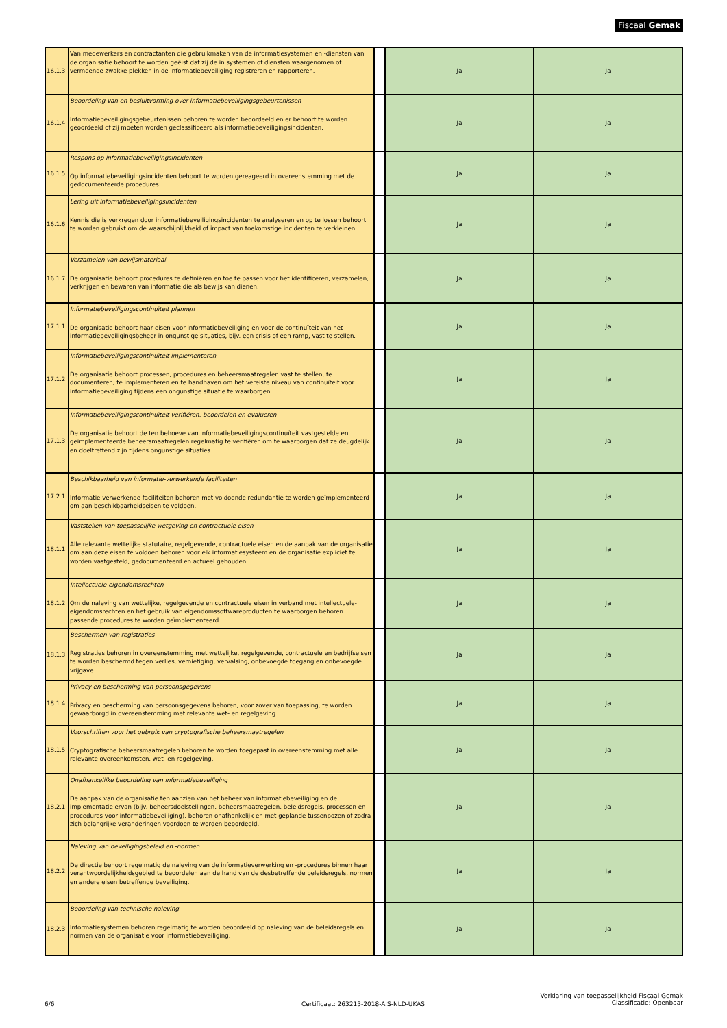Fiscaal Gemak
| 16.1.3 | Van medewerkers en contractanten die gebruikmaken van de informatiesystemen en -diensten van de organisatie behoort te worden geëist dat zij de in systemen of diensten waargenomen of vermeende zwakke plekken in de informatiebeveiliging registreren en rapporteren. | | Ja | Ja |
| 16.1.4 | Beoordeling van en besluitvorming over informatiebeveiligingsgebeurtenissen Informatiebeveiligingsgebeurtenissen behoren te worden beoordeeld en er behoort te worden geoordeeld of zij moeten worden geclassificeerd als informatiebeveiligingsincidenten. | | Ja | Ja |
| 16.1.5 | Respons op informatiebeveiligingsincidenten Op informatiebeveiligingsincidenten behoort te worden gereageerd in overeenstemming met de gedocumenteerde procedures. | | Ja | Ja |
| 16.1.6 | Lering uit informatiebeveiligingsincidenten Kennis die is verkregen door informatiebeveiligingsincidenten te analyseren en op te lossen behoort te worden gebruikt om de waarschijnlijkheid of impact van toekomstige incidenten te verkleinen. | | Ja | Ja |
| 16.1.7 | Verzamelen van bewijsmateriaal De organisatie behoort procedures te definiëren en toe te passen voor het identificeren, verzamelen, verkrijgen en bewaren van informatie die als bewijs kan dienen. | | Ja | Ja |
| 17.1.1 | Informatiebeveiligingscontinuïteit plannen De organisatie behoort haar eisen voor informatiebeveiliging en voor de continuïteit van het informatiebeveiligingsbeheer in ongunstige situaties, bijv. een crisis of een ramp, vast te stellen. | | Ja | Ja |
| 17.1.2 | Informatiebeveiligingscontinuïteit implementeren De organisatie behoort processen, procedures en beheersmaatregelen vast te stellen, te documenteren, te implementeren en te handhaven om het vereiste niveau van continuïteit voor informatiebeveiliging tijdens een ongunstige situatie te waarborgen. | | Ja | Ja |
| 17.1.3 | Informatiebeveiligingscontinuïteit verifiëren, beoordelen en evalueren De organisatie behoort de ten behoeve van informatiebeveiligingscontinuïteit vastgestelde en geïmplementeerde beheersmaatregelen regelmatig te verifiëren om te waarborgen dat ze deugdelijk en doeltreffend zijn tijdens ongunstige situaties. | | Ja | Ja |
| 17.2.1 | Beschikbaarheid van informatie-verwerkende faciliteiten Informatie-verwerkende faciliteiten behoren met voldoende redundantie te worden geïmplementeerd om aan beschikbaarheidseisen te voldoen. | | Ja | Ja |
| 18.1.1 | Vaststellen van toepasselijke wetgeving en contractuele eisen Alle relevante wettelijke statutaire, regelgevende, contractuele eisen en de aanpak van de organisatie om aan deze eisen te voldoen behoren voor elk informatiesysteem en de organisatie expliciet te worden vastgesteld, gedocumenteerd en actueel gehouden. | | Ja | Ja |
| 18.1.2 | Intellectuele-eigendomsrechten Om de naleving van wettelijke, regelgevende en contractuele eisen in verband met intellectuele-eigendomsrechten en het gebruik van eigendomssoftwareproducten te waarborgen behoren passende procedures te worden geïmplementeerd. | | Ja | Ja |
| 18.1.3 | Beschermen van registraties Registraties behoren in overeenstemming met wettelijke, regelgevende, contractuele en bedrijfseisen te worden beschermd tegen verlies, vernietiging, vervalsing, onbevoegde toegang en onbevoegde vrijgave. | | Ja | Ja |
| 18.1.4 | Privacy en bescherming van persoonsgegevens Privacy en bescherming van persoonsgegevens behoren, voor zover van toepassing, te worden gewaarborgd in overeenstemming met relevante wet- en regelgeving. | | Ja | Ja |
| 18.1.5 | Voorschriften voor het gebruik van cryptografische beheersmaatregelen Cryptografische beheersmaatregelen behoren te worden toegepast in overeenstemming met alle relevante overeenkomsten, wet- en regelgeving. | | Ja | Ja |
| 18.2.1 | Onafhankelijke beoordeling van informatiebeveiliging De aanpak van de organisatie ten aanzien van het beheer van informatiebeveiliging en de implementatie ervan (bijv. beheersdoelstellingen, beheersmaatregelen, beleidsregels, processen en procedures voor informatiebeveiliging), behoren onafhankelijk en met geplande tussenpozen of zodra zich belangrijke veranderingen voordoen te worden beoordeeld. | | Ja | Ja |
| 18.2.2 | Naleving van beveiligingsbeleid en -normen De directie behoort regelmatig de naleving van de informatieverwerking en -procedures binnen haar verantwoordelijkheidsgebied te beoordelen aan de hand van de desbetreffende beleidsregels, normen en andere eisen betreffende beveiliging. | | Ja | Ja |
| 18.2.3 | Beoordeling van technische naleving Informatiesystemen behoren regelmatig te worden beoordeeld op naleving van de beleidsregels en normen van de organisatie voor informatiebeveiliging. | | Ja | Ja |
6/6
Certificaat: 263213-2018-AIS-NLD-UKAS
Verklaring van toepasselijkheid Fiscaal Gemak
Classificatie: Openbaar